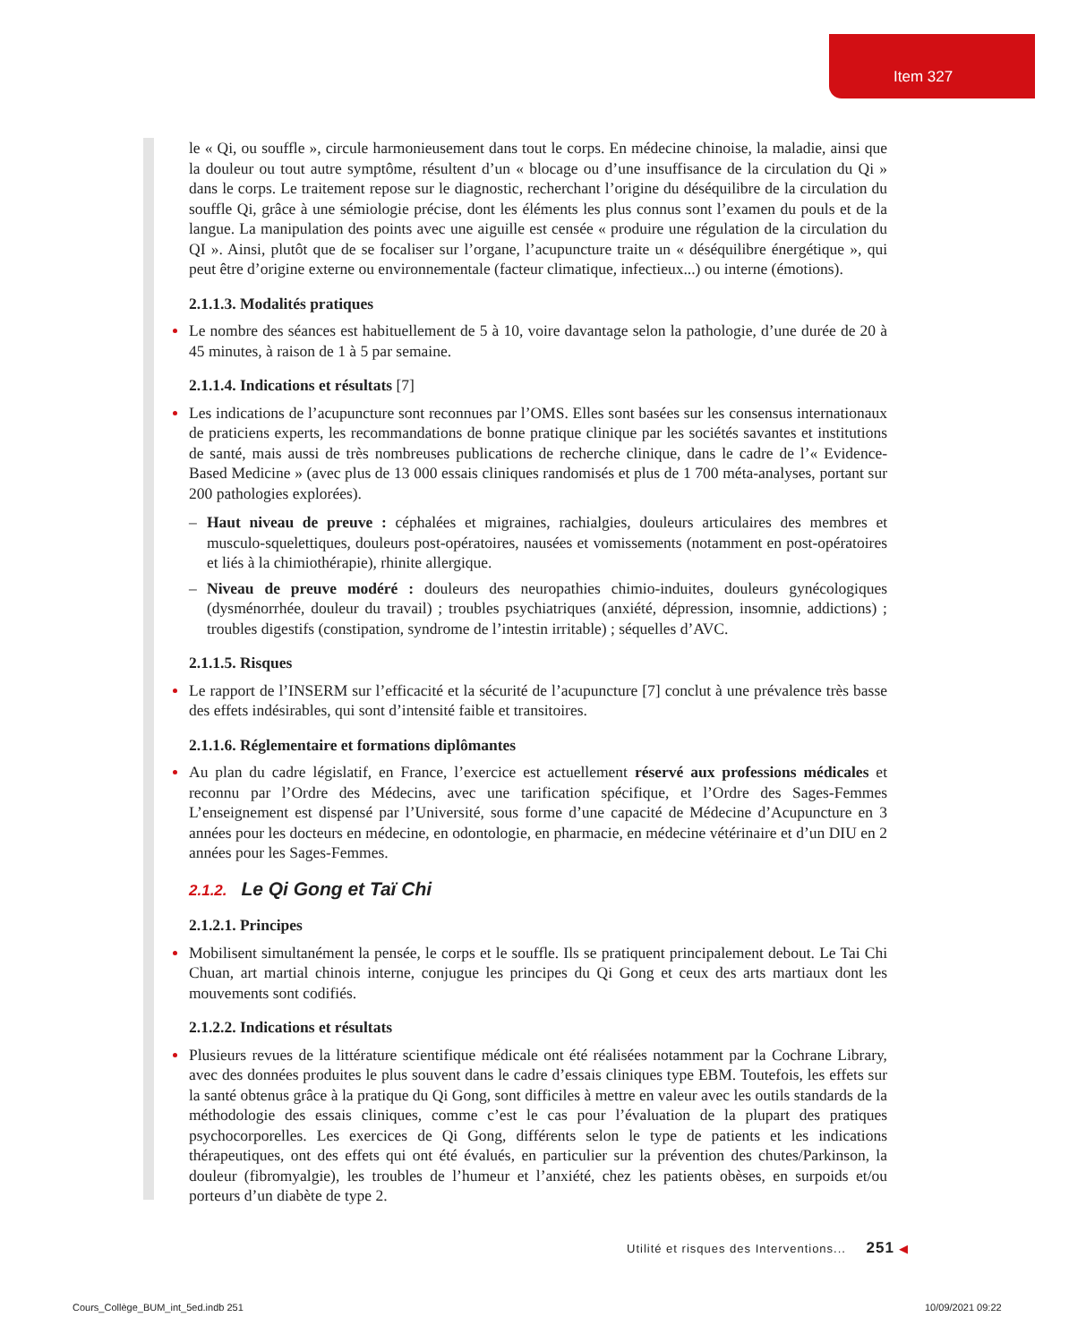Item 327
le « Qi, ou souffle », circule harmonieusement dans tout le corps. En médecine chinoise, la maladie, ainsi que la douleur ou tout autre symptôme, résultent d’un « blocage ou d’une insuffisance de la circulation du Qi » dans le corps. Le traitement repose sur le diagnostic, recherchant l’origine du déséquilibre de la circulation du souffle Qi, grâce à une sémiologie précise, dont les éléments les plus connus sont l’examen du pouls et de la langue. La manipulation des points avec une aiguille est censée « produire une régulation de la circulation du QI ». Ainsi, plutôt que de se focaliser sur l’organe, l’acupuncture traite un « déséquilibre énergétique », qui peut être d’origine externe ou environnementale (facteur climatique, infectieux...) ou interne (émotions).
2.1.1.3. Modalités pratiques
Le nombre des séances est habituellement de 5 à 10, voire davantage selon la pathologie, d’une durée de 20 à 45 minutes, à raison de 1 à 5 par semaine.
2.1.1.4. Indications et résultats [7]
Les indications de l’acupuncture sont reconnues par l’OMS. Elles sont basées sur les consensus internationaux de praticiens experts, les recommandations de bonne pratique clinique par les sociétés savantes et institutions de santé, mais aussi de très nombreuses publications de recherche clinique, dans le cadre de l’« Evidence-Based Medicine » (avec plus de 13 000 essais cliniques randomisés et plus de 1 700 méta-analyses, portant sur 200 pathologies explorées).
– Haut niveau de preuve : céphalées et migraines, rachialgies, douleurs articulaires des membres et musculo-squelettiques, douleurs post-opératoires, nausées et vomissements (notamment en post-opératoires et liés à la chimiothérapie), rhinite allergique.
– Niveau de preuve modéré : douleurs des neuropathies chimio-induites, douleurs gynécologiques (dysménorrhée, douleur du travail) ; troubles psychiatriques (anxiété, dépression, insomnie, addictions) ; troubles digestifs (constipation, syndrome de l’intestin irritable) ; séquelles d’AVC.
2.1.1.5. Risques
Le rapport de l’INSERM sur l’efficacité et la sécurité de l’acupuncture [7] conclut à une prévalence très basse des effets indésirables, qui sont d’intensité faible et transitoires.
2.1.1.6. Réglementaire et formations diplômantes
Au plan du cadre législatif, en France, l’exercice est actuellement réservé aux professions médicales et reconnu par l’Ordre des Médecins, avec une tarification spécifique, et l’Ordre des Sages-Femmes L’enseignement est dispensé par l’Université, sous forme d’une capacité de Médecine d’Acupuncture en 3 années pour les docteurs en médecine, en odontologie, en pharmacie, en médecine vétérinaire et d’un DIU en 2 années pour les Sages-Femmes.
2.1.2. Le Qi Gong et Taï Chi
2.1.2.1. Principes
Mobilisent simultanément la pensée, le corps et le souffle. Ils se pratiquent principalement debout. Le Tai Chi Chuan, art martial chinois interne, conjugue les principes du Qi Gong et ceux des arts martiaux dont les mouvements sont codifiés.
2.1.2.2. Indications et résultats
Plusieurs revues de la littérature scientifique médicale ont été réalisées notamment par la Cochrane Library, avec des données produites le plus souvent dans le cadre d’essais cliniques type EBM. Toutefois, les effets sur la santé obtenus grâce à la pratique du Qi Gong, sont difficiles à mettre en valeur avec les outils standards de la méthodologie des essais cliniques, comme c’est le cas pour l’évaluation de la plupart des pratiques psychocorporelles. Les exercices de Qi Gong, différents selon le type de patients et les indications thérapeutiques, ont des effets qui ont été évalués, en particulier sur la prévention des chutes/Parkinson, la douleur (fibromyalgie), les troubles de l’humeur et l’anxiété, chez les patients obèses, en surpoids et/ou porteurs d’un diabète de type 2.
Utilité et risques des Interventions... 251 ◀
Cours_Collège_BUM_int_5ed.indb 251
10/09/2021 09:22